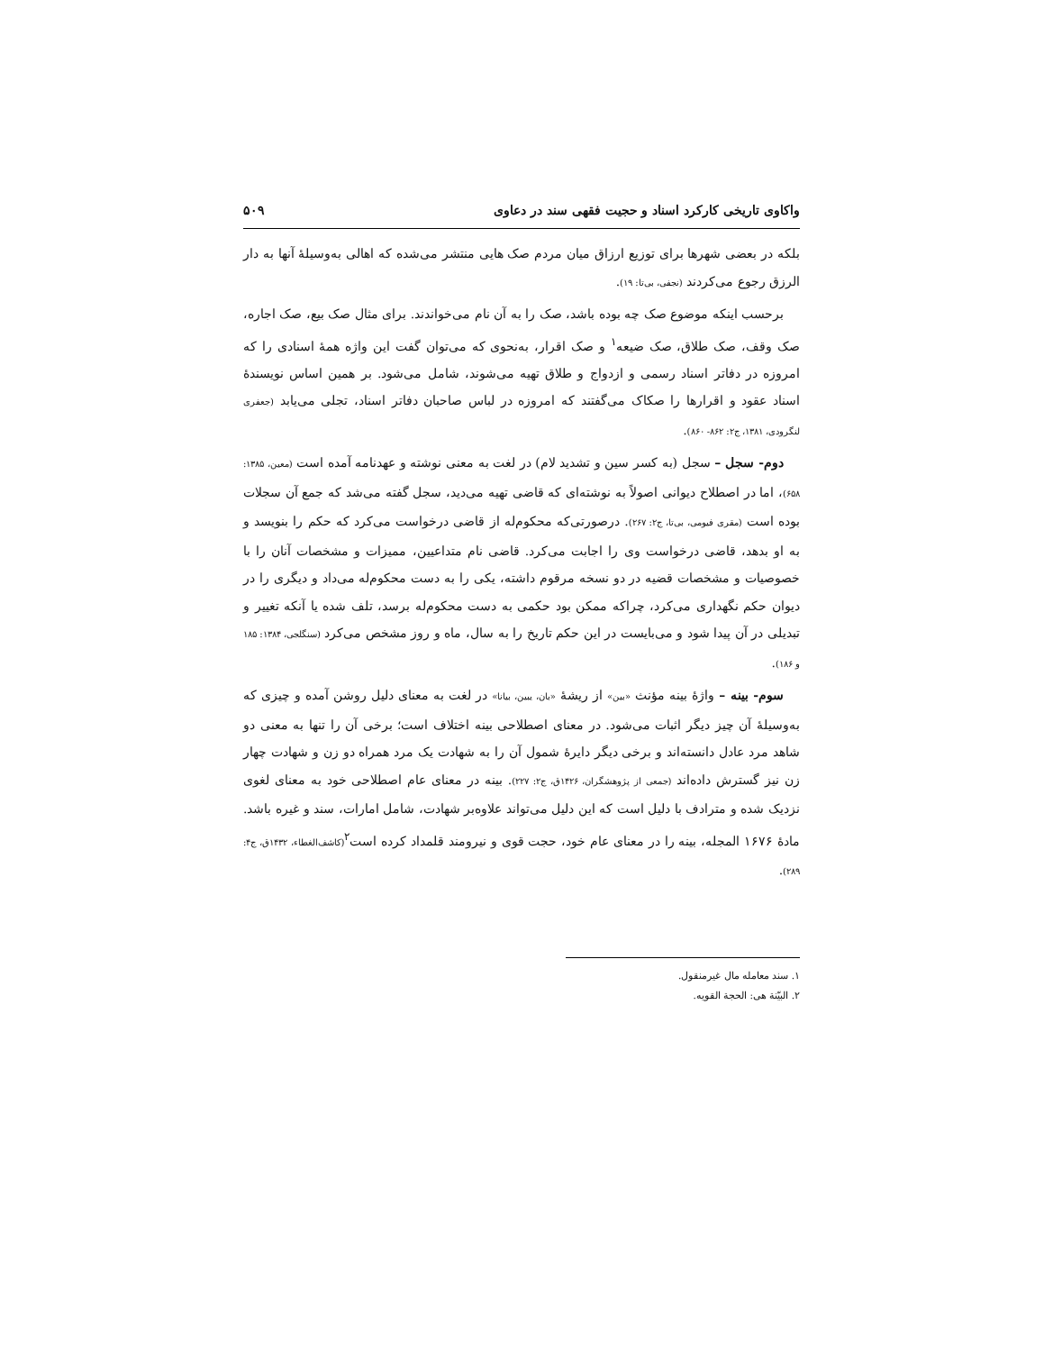واکاوی تاریخی کارکرد اسناد و حجیت فقهی سند در دعاوی ۵۰۹
بلکه در بعضی شهرها برای توزیع ارزاق میان مردم صک هایی منتشر می‌شده که اهالی به‌وسیلهٔ آنها به دار الرزق رجوع می‌کردند (نجفی، بی‌تا: ۱۹).
برحسب اینکه موضوع صک چه بوده باشد، صک را به آن نام می‌خواندند. برای مثال صک بیع، صک اجاره، صک وقف، صک طلاق، صک ضیعه<sup>۱</sup> و صک اقرار، به‌نحوی که می‌توان گفت این واژه همهٔ اسنادی را که امروزه در دفاتر اسناد رسمی و ازدواج و طلاق تهیه می‌شوند، شامل می‌شود. بر همین اساس نویسندهٔ اسناد عقود و اقرارها را صکاک می‌گفتند که امروزه در لباس صاحبان دفاتر اسناد، تجلی می‌یابد (جعفری لنگرودی، ۱۳۸۱، ج۲: ۸۶۲- ۸۶۰).
دوم- سجل – سجل (به کسر سین و تشدید لام) در لغت به معنی نوشته و عهدنامه آمده است (معین، ۱۳۸۵: ۶۵۸)، اما در اصطلاح دیوانی اصولاً به نوشته‌ای که قاضی تهیه می‌دید، سجل گفته می‌شد که جمع آن سجلات بوده است (مقری فیومی، بی‌تا، ج۲: ۲۶۷). درصورتی‌که محکوم‌له از قاضی درخواست می‌کرد که حکم را بنویسد و به او بدهد، قاضی درخواست وی را اجابت می‌کرد. قاضی نام متداعیین، ممیزات و مشخصات آنان را با خصوصیات و مشخصات قضیه در دو نسخه مرقوم داشته، یکی را به دست محکوم‌له می‌داد و دیگری را در دیوان حکم نگهداری می‌کرد، چراکه ممکن بود حکمی به دست محکوم‌له برسد، تلف شده یا آنکه تغییر و تبدیلی در آن پیدا شود و می‌بایست در این حکم تاریخ را به سال، ماه و روز مشخص می‌کرد (سنگلجی، ۱۳۸۴: ۱۸۵ و ۱۸۶).
سوم- بینه – واژهٔ بینه مؤنث «بین» از ریشهٔ «بان، یبین، بیانا» در لغت به معنای دلیل روشن آمده و چیزی که به‌وسیلهٔ آن چیز دیگر اثبات می‌شود. در معنای اصطلاحی بینه اختلاف است؛ برخی آن را تنها به معنی دو شاهد مرد عادل دانسته‌اند و برخی دیگر دایرهٔ شمول آن را به شهادت یک مرد همراه دو زن و شهادت چهار زن نیز گسترش داده‌اند (جمعی از پژوهشگران، ۱۴۲۶ق، ج۲: ۲۲۷). بینه در معنای عام اصطلاحی خود به معنای لغوی نزدیک شده و مترادف با دلیل است که این دلیل می‌تواند علاوه‌بر شهادت، شامل امارات، سند و غیره باشد. مادهٔ ۱۶۷۶ المجله، بینه را در معنای عام خود، حجت قوی و نیرومند قلمداد کرده است<sup>۲</sup>(کاشف‌الغطاء، ۱۴۳۲ق، ج۴: ۲۸۹).
۱. سند معامله مال غیرمنقول.
۲. البیّنة هی: الحجة القویه.